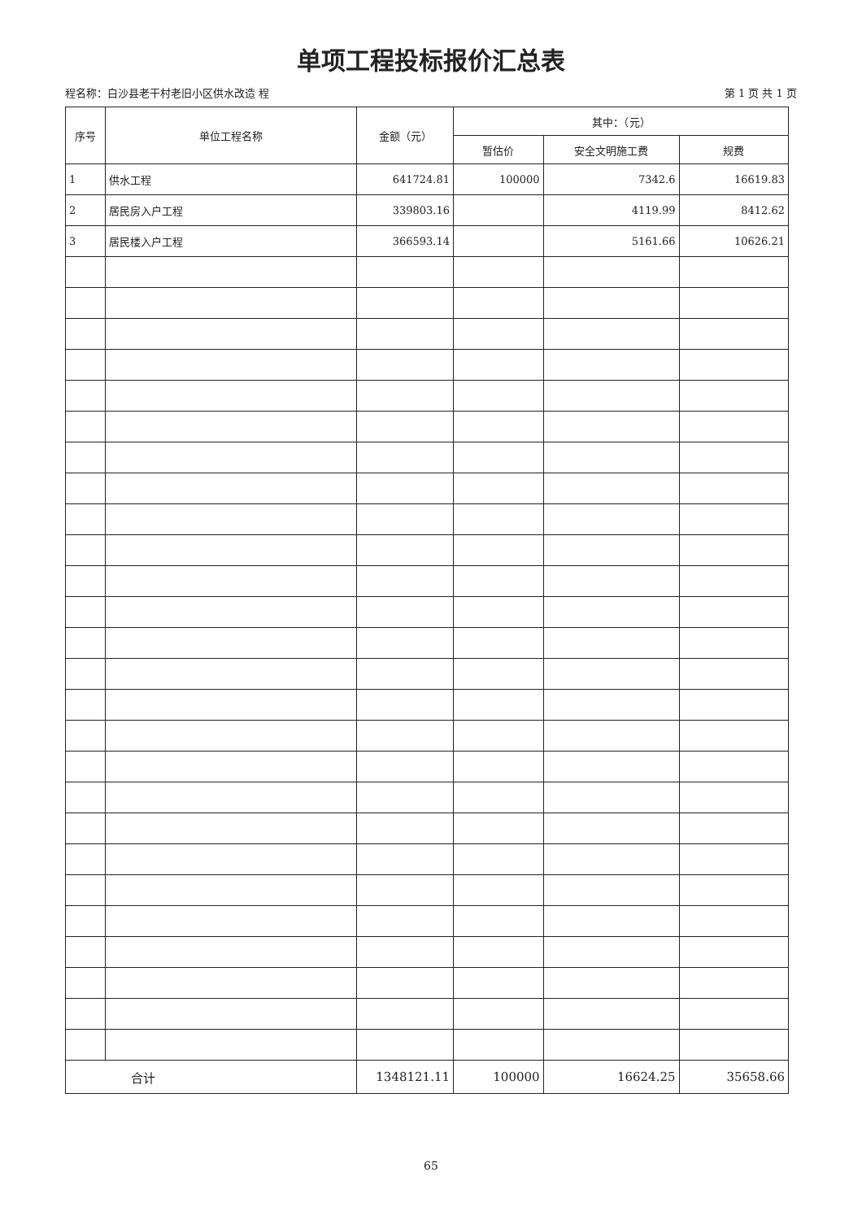单项工程投标报价汇总表
程名称：白沙县老干村老旧小区供水改造 程 第 1 页 共 1 页
| 序号 | 单位工程名称 | 金额（元） | 其中：（元） | | |
| --- | --- | --- | --- | --- | --- |
| | | | 暂估价 | 安全文明施工费 | 规费 |
| 1 | 供水工程 | 641724.81 | 100000 | 7342.6 | 16619.83 |
| 2 | 居民房入户工程 | 339803.16 | | 4119.99 | 8412.62 |
| 3 | 居民楼入户工程 | 366593.14 | | 5161.66 | 10626.21 |
| 合计 | | 1348121.11 | 100000 | 16624.25 | 35658.66 |
65